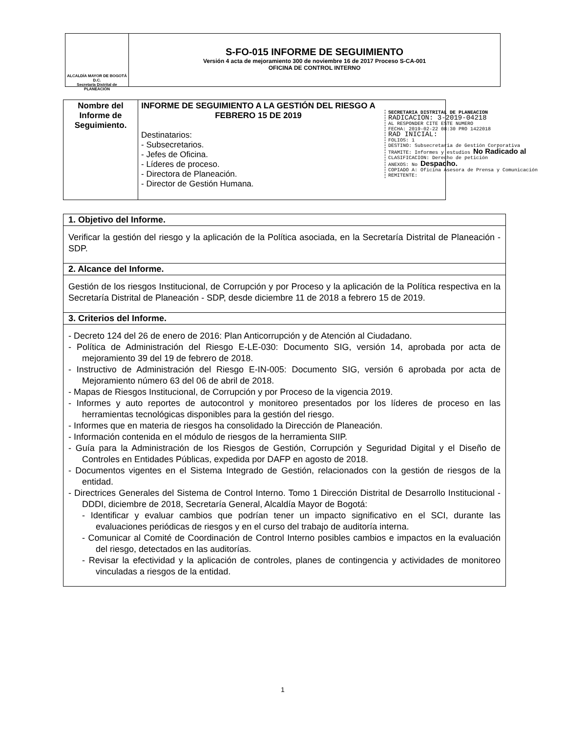ALCALDÍA MAYOR DE BOGOTÁ D.C.
Secretaría Distrital de PLANEACIÓN
S-FO-015 INFORME DE SEGUIMIENTO
Versión 4 acta de mejoramiento 300 de noviembre 16 de 2017 Proceso S-CA-001
OFICINA DE CONTROL INTERNO
| Nombre del Informe de Seguimiento. | INFORME DE SEGUIMIENTO A LA GESTIÓN DEL RIESGO A FEBRERO 15 DE 2019 Destinatarios: - Subsecretarios. - Jefes de Oficina. - Líderes de proceso. - Directora de Planeación. - Director de Gestión Humana. |
SECRETARIA DISTRITAL DE PLANEACION
RADICACION: 3-2019-04218
AL RESPONDER CITE ESTE NUMERO
FECHA: 2019-02-22 08:30 PRO 1422018
RAD INICIAL:
FOLIOS: 1
DESTINO: Subsecretaria de Gestión Corporativa
TRAMITE: Informes y estudios No Radicado al
CLASIFICACION: Derecho de petición
ANEXOS: No Despacho.
COPIADO A: Oficina Asesora de Prensa y Comunicación
REMITENTE:
| 1. Objetivo del Informe. |
| --- |
| Verificar la gestión del riesgo y la aplicación de la Política asociada, en la Secretaría Distrital de Planeación - SDP. |
| 2. Alcance del Informe. |
| Gestión de los riesgos Institucional, de Corrupción y por Proceso y la aplicación de la Política respectiva en la Secretaría Distrital de Planeación - SDP, desde diciembre 11 de 2018 a febrero 15 de 2019. |
| 3. Criterios del Informe. |
| - Decreto 124 del 26 de enero de 2016: Plan Anticorrupción y de Atención al Ciudadano. - Política de Administración del Riesgo E-LE-030: Documento SIG, versión 14, aprobada por acta de mejoramiento 39 del 19 de febrero de 2018. - Instructivo de Administración del Riesgo E-IN-005: Documento SIG, versión 6 aprobada por acta de Mejoramiento número 63 del 06 de abril de 2018. - Mapas de Riesgos Institucional, de Corrupción y por Proceso de la vigencia 2019. - Informes y auto reportes de autocontrol y monitoreo presentados por los líderes de proceso en las herramientas tecnológicas disponibles para la gestión del riesgo. - Informes que en materia de riesgos ha consolidado la Dirección de Planeación. - Información contenida en el módulo de riesgos de la herramienta SIIP. - Guía para la Administración de los Riesgos de Gestión, Corrupción y Seguridad Digital y el Diseño de Controles en Entidades Públicas, expedida por DAFP en agosto de 2018. - Documentos vigentes en el Sistema Integrado de Gestión, relacionados con la gestión de riesgos de la entidad. - Directrices Generales del Sistema de Control Interno. Tomo 1 Dirección Distrital de Desarrollo Institucional - DDDI, diciembre de 2018, Secretaría General, Alcaldía Mayor de Bogotá: - Identificar y evaluar cambios que podrían tener un impacto significativo en el SCI, durante las evaluaciones periódicas de riesgos y en el curso del trabajo de auditoría interna. - Comunicar al Comité de Coordinación de Control Interno posibles cambios e impactos en la evaluación del riesgo, detectados en las auditorías. - Revisar la efectividad y la aplicación de controles, planes de contingencia y actividades de monitoreo vinculadas a riesgos de la entidad. |
1